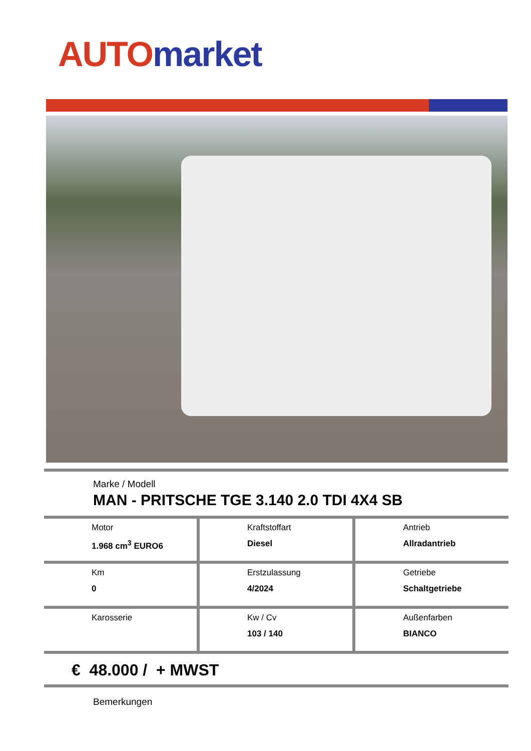AUTO market
Marke / Modell
MAN - PRITSCHE TGE 3.140 2.0 TDI 4X4 SB
| Motor 1.968 cm<sup>3</sup> EURO6 | Kraftstoffart Diesel | Antrieb Allradantrieb |
| Km 0 | Erstzulassung 4/2024 | Getriebe Schaltgetriebe |
| Karosserie | Kw / Cv 103 / 140 | Außenfarben BIANCO |
€ 48.000 / + MWST
Bemerkungen